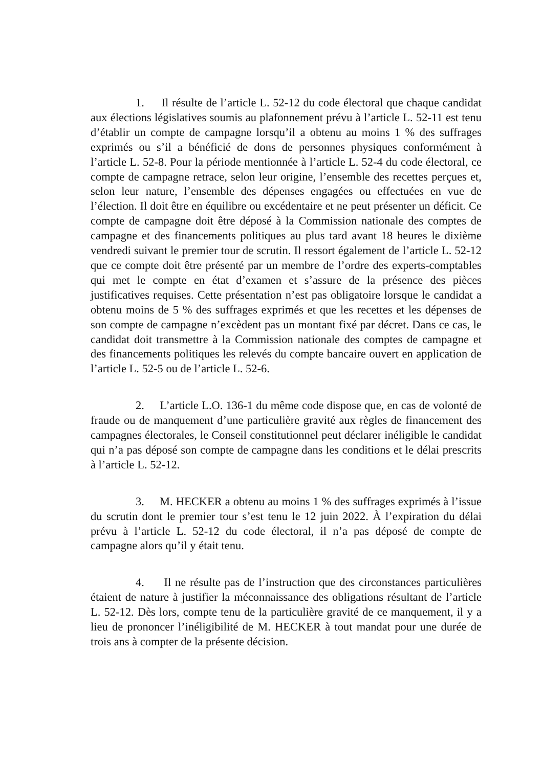1. Il résulte de l’article L. 52-12 du code électoral que chaque candidat aux élections législatives soumis au plafonnement prévu à l’article L. 52-11 est tenu d’établir un compte de campagne lorsqu’il a obtenu au moins 1 % des suffrages exprimés ou s’il a bénéficié de dons de personnes physiques conformément à l’article L. 52-8. Pour la période mentionnée à l’article L. 52-4 du code électoral, ce compte de campagne retrace, selon leur origine, l’ensemble des recettes perçues et, selon leur nature, l’ensemble des dépenses engagées ou effectuées en vue de l’élection. Il doit être en équilibre ou excédentaire et ne peut présenter un déficit. Ce compte de campagne doit être déposé à la Commission nationale des comptes de campagne et des financements politiques au plus tard avant 18 heures le dixième vendredi suivant le premier tour de scrutin. Il ressort également de l’article L. 52-12 que ce compte doit être présenté par un membre de l’ordre des experts-comptables qui met le compte en état d’examen et s’assure de la présence des pièces justificatives requises. Cette présentation n’est pas obligatoire lorsque le candidat a obtenu moins de 5 % des suffrages exprimés et que les recettes et les dépenses de son compte de campagne n’excèdent pas un montant fixé par décret. Dans ce cas, le candidat doit transmettre à la Commission nationale des comptes de campagne et des financements politiques les relevés du compte bancaire ouvert en application de l’article L. 52-5 ou de l’article L. 52-6.
2. L’article L.O. 136-1 du même code dispose que, en cas de volonté de fraude ou de manquement d’une particulière gravité aux règles de financement des campagnes électorales, le Conseil constitutionnel peut déclarer inéligible le candidat qui n’a pas déposé son compte de campagne dans les conditions et le délai prescrits à l’article L. 52-12.
3. M. HECKER a obtenu au moins 1 % des suffrages exprimés à l’issue du scrutin dont le premier tour s’est tenu le 12 juin 2022. À l’expiration du délai prévu à l’article L. 52-12 du code électoral, il n’a pas déposé de compte de campagne alors qu’il y était tenu.
4. Il ne résulte pas de l’instruction que des circonstances particulières étaient de nature à justifier la méconnaissance des obligations résultant de l’article L. 52-12. Dès lors, compte tenu de la particulière gravité de ce manquement, il y a lieu de prononcer l’inéligibilité de M. HECKER à tout mandat pour une durée de trois ans à compter de la présente décision.